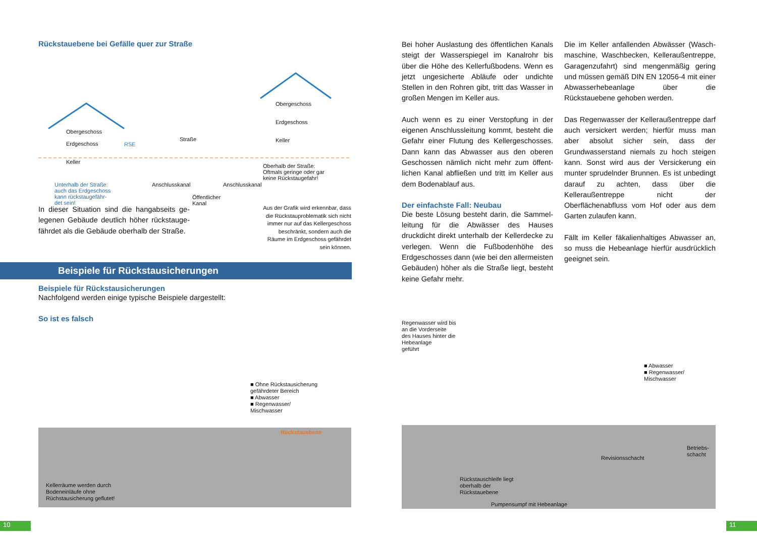Rückstauebene bei Gefälle quer zur Straße
Obergeschoss
Erdgeschoss
Keller
RSE
Straße
Obergeschoss
Erdgeschoss
Keller
Oberhalb der Straße:
Oftmals geringe oder gar
keine Rückstaugefahr!
Unterhalb der Straße:
auch das Erdgeschoss
kann rückstaugefähr-
det sein!
Anschlusskanal Anschlusskanal
Öffentlicher
Kanal
In dieser Situation sind die hangabseits ge­legenen Gebäude deutlich höher rückstauge­fährdet als die Gebäude oberhalb der Straße.
Aus der Grafik wird erkennbar, dass die Rückstauproblematik sich nicht immer nur auf das Kellergeschoss beschränkt, sondern auch die Räume im Erdgeschoss gefährdet sein können.
Beispiele für Rückstausicherungen
Beispiele für Rückstausicherungen
Nachfolgend werden einige typische Beispiele dargestellt:
So ist es falsch
■ Ohne Rückstausicherung
gefährdeter Bereich
■ Abwasser
■ Regenwasser/
Mischwasser
Rückstauebene
Kellerräume werden durch
Bodeneinläufe ohne
Rüchstausicherung geflutet!
10
Bei hoher Auslastung des öffentlichen Kanals steigt der Wasserspiegel im Kanalrohr bis über die Höhe des Kellerfußbodens. Wenn es jetzt ungesicherte Abläufe oder undichte Stellen in den Rohren gibt, tritt das Wasser in großen Mengen im Keller aus.
Auch wenn es zu einer Verstopfung in der eigenen Anschlussleitung kommt, besteht die Gefahr einer Flutung des Kellergeschosses. Dann kann das Abwasser aus den oberen Geschossen nämlich nicht mehr zum öffent­lichen Kanal abfließen und tritt im Keller aus dem Bodenablauf aus.
Der einfachste Fall: Neubau
Die beste Lösung besteht darin, die Sammel­leitung für die Abwässer des Hauses druckdicht direkt unterhalb der Kellerdecke zu verlegen. Wenn die Fußbodenhöhe des Erdgeschosses dann (wie bei den allermeisten Gebäuden) höher als die Straße liegt, besteht keine Gefahr mehr.
Die im Keller anfallenden Abwässer (Wasch­maschine, Waschbecken, Kelleraußentreppe, Garagenzufahrt) sind mengenmäßig gering und müssen gemäß DIN EN 12056-4 mit einer Abwasserhebeanlage über die Rückstauebene gehoben werden.
Das Regenwasser der Kelleraußentreppe darf auch versickert werden; hierfür muss man aber absolut sicher sein, dass der Grundwasserstand niemals zu hoch steigen kann. Sonst wird aus der Versickerung ein munter sprudelnder Brunnen. Es ist unbedingt darauf zu achten, dass über die Kelleraußentreppe nicht der Oberflächenabfluss vom Hof oder aus dem Garten zulaufen kann.
Fällt im Keller fäkalienhaltiges Abwasser an, so muss die Hebeanlage hierfür ausdrücklich geeignet sein.
Regenwasser wird bis
an die Vorderseite
des Hauses hinter die
Hebeanlage
geführt
■ Abwasser
■ Regenwasser/
Mischwasser
Revisionsschacht
Betriebs-
schacht
Rückstauschleife liegt
oberhalb der
Rückstauebene
Pumpensumpf mit Hebeanlage
11